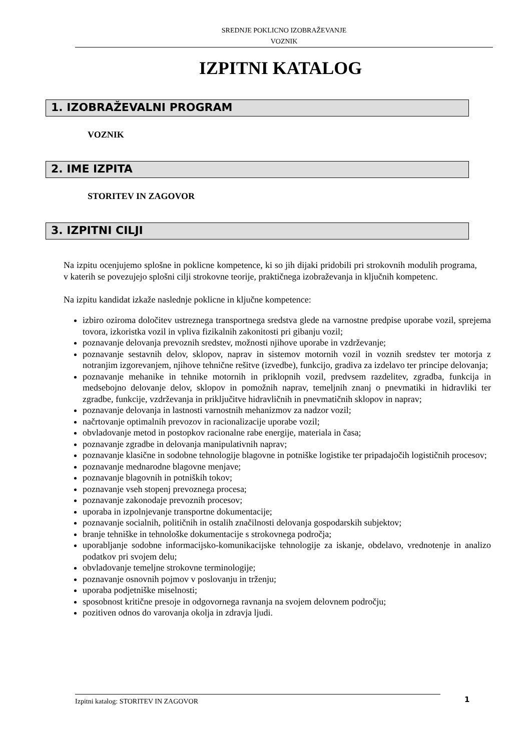SREDNJE POKLICNO IZOBRAŽEVANJE
VOZNIK
IZPITNI KATALOG
1. IZOBRAŽEVALNI PROGRAM
VOZNIK
2. IME IZPITA
STORITEV IN ZAGOVOR
3. IZPITNI CILJI
Na izpitu ocenjujemo splošne in poklicne kompetence, ki so jih dijaki pridobili pri strokovnih modulih programa, v katerih se povezujejo splošni cilji strokovne teorije, praktičnega izobraževanja in ključnih kompetenc.
Na izpitu kandidat izkaže naslednje poklicne in ključne kompetence:
izbiro oziroma določitev ustreznega transportnega sredstva glede na varnostne predpise uporabe vozil, sprejema tovora, izkoristka vozil in vpliva fizikalnih zakonitosti pri gibanju vozil;
poznavanje delovanja prevoznih sredstev, možnosti njihove uporabe in vzdrževanje;
poznavanje sestavnih delov, sklopov, naprav in sistemov motornih vozil in voznih sredstev ter motorja z notranjim izgorevanjem, njihove tehnične rešitve (izvedbe), funkcijo, gradiva za izdelavo ter principe delovanja;
poznavanje mehanike in tehnike motornih in priklopnih vozil, predvsem razdelitev, zgradba, funkcija in medsebojno delovanje delov, sklopov in pomožnih naprav, temeljnih znanj o pnevmatiki in hidravliki ter zgradbe, funkcije, vzdrževanja in priključitve hidravličnih in pnevmatičnih sklopov in naprav;
poznavanje delovanja in lastnosti varnostnih mehanizmov za nadzor vozil;
načrtovanje optimalnih prevozov in racionalizacije uporabe vozil;
obvladovanje metod in postopkov racionalne rabe energije, materiala in časa;
poznavanje zgradbe in delovanja manipulativnih naprav;
poznavanje klasične in sodobne tehnologije blagovne in potniške logistike ter pripadajočih logističnih procesov;
poznavanje mednarodne blagovne menjave;
poznavanje blagovnih in potniških tokov;
poznavanje vseh stopenj prevoznega procesa;
poznavanje zakonodaje prevoznih procesov;
uporaba in izpolnjevanje transportne dokumentacije;
poznavanje socialnih, političnih in ostalih značilnosti delovanja gospodarskih subjektov;
branje tehniške in tehnološke dokumentacije s strokovnega področja;
uporabljanje sodobne informacijsko-komunikacijske tehnologije za iskanje, obdelavo, vrednotenje in analizo podatkov pri svojem delu;
obvladovanje temeljne strokovne terminologije;
poznavanje osnovnih pojmov v poslovanju in trženju;
uporaba podjetniške miselnosti;
sposobnost kritične presoje in odgovornega ravnanja na svojem delovnem področju;
pozitiven odnos do varovanja okolja in zdravja ljudi.
Izpitni katalog: STORITEV IN ZAGOVOR 1